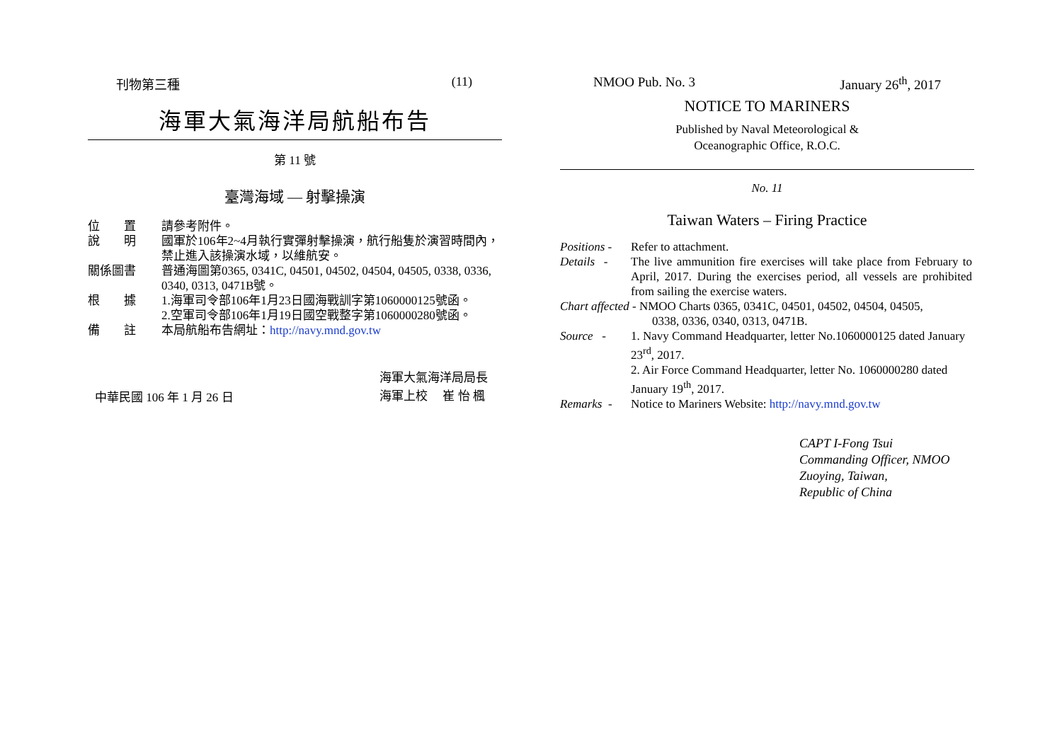刊物第三種 (11)
海軍大氣海洋局航船布告
第 11 號
臺灣海域 — 射擊操演
| 位 置 | 請參考附件。 |
| 說 明 | 國軍於106年2~4月執行實彈射擊操演，航行船隻於演習時間內，禁止進入該操演水域，以維航安。 |
| 關係圖書 | 普通海圖第0365, 0341C, 04501, 04502, 04504, 04505, 0338, 0336, 0340, 0313, 0471B號。 |
| 根 據 | 1.海軍司令部106年1月23日國海戰訓字第1060000125號函。 2.空軍司令部106年1月19日國空戰整字第1060000280號函。 |
| 備 註 | 本局航船布告網址： http://navy.mnd.gov.tw |
中華民國 106 年 1 月 26 日
海軍大氣海洋局局長
海軍上校　 崔 怡 楓
NMOO Pub. No. 3 January 26<sup>th</sup>, 2017
NOTICE TO MARINERS
Published by Naval Meteorological &
Oceanographic Office, R.O.C.
No. 11
Taiwan Waters – Firing Practice
| Positions - | Refer to attachment. |
| Details - | The live ammunition fire exercises will take place from February to April, 2017. During the exercises period, all vessels are prohibited from sailing the exercise waters. |
| Chart affected - NMOO Charts 0365, 0341C, 04501, 04502, 04504, 04505, 0338, 0336, 0340, 0313, 0471B. | |
| Source - | 1. Navy Command Headquarter, letter No.1060000125 dated January 23<sup>rd</sup>, 2017. 2. Air Force Command Headquarter, letter No. 1060000280 dated January 19<sup>th</sup>, 2017. |
| Remarks - | Notice to Mariners Website: http://navy.mnd.gov.tw |
CAPT I-Fong Tsui
Commanding Officer, NMOO
Zuoying, Taiwan,
Republic of China